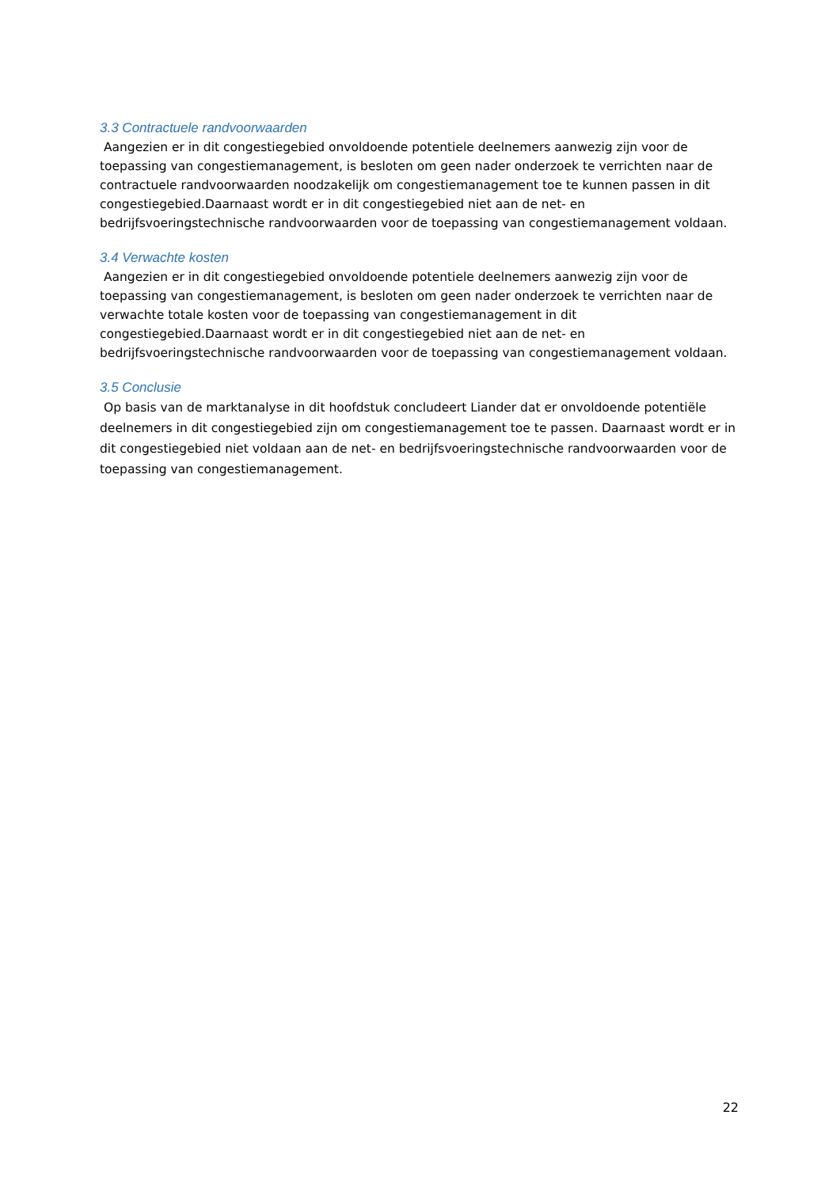3.3 Contractuele randvoorwaarden
Aangezien er in dit congestiegebied onvoldoende potentiele deelnemers aanwezig zijn voor de toepassing van congestiemanagement, is besloten om geen nader onderzoek te verrichten naar de contractuele randvoorwaarden noodzakelijk om congestiemanagement toe te kunnen passen in dit congestiegebied.Daarnaast wordt er in dit congestiegebied niet aan de net- en bedrijfsvoeringstechnische randvoorwaarden voor de toepassing van congestiemanagement voldaan.
3.4 Verwachte kosten
Aangezien er in dit congestiegebied onvoldoende potentiele deelnemers aanwezig zijn voor de toepassing van congestiemanagement, is besloten om geen nader onderzoek te verrichten naar de verwachte totale kosten voor de toepassing van congestiemanagement in dit congestiegebied.Daarnaast wordt er in dit congestiegebied niet aan de net- en bedrijfsvoeringstechnische randvoorwaarden voor de toepassing van congestiemanagement voldaan.
3.5 Conclusie
Op basis van de marktanalyse in dit hoofdstuk concludeert Liander dat er onvoldoende potentiële deelnemers in dit congestiegebied zijn om congestiemanagement toe te passen. Daarnaast wordt er in dit congestiegebied niet voldaan aan de net- en bedrijfsvoeringstechnische randvoorwaarden voor de toepassing van congestiemanagement.
22